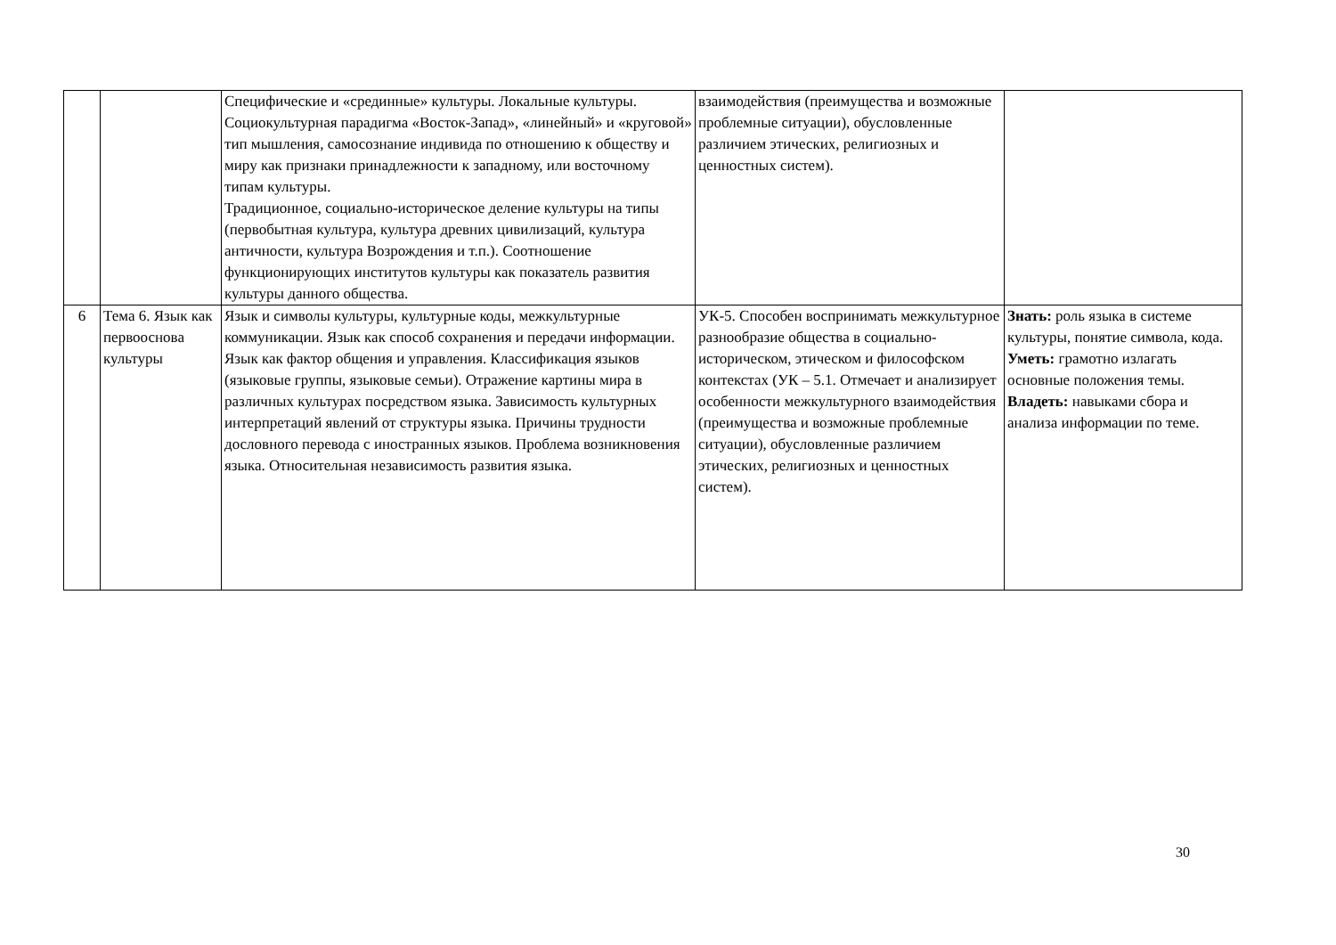| | | Специфические и «срединные» культуры. Локальные культуры. Социокультурная парадигма «Восток-Запад», «линейный» и «круговой» тип мышления, самосознание индивида по отношению к обществу и миру как признаки принадлежности к западному, или восточному типам культуры. Традиционное, социально-историческое деление культуры на типы (первобытная культура, культура древних цивилизаций, культура античности, культура Возрождения и т.п.). Соотношение функционирующих институтов культуры как показатель развития культуры данного общества. | взаимодействия (преимущества и возможные проблемные ситуации), обусловленные различием этических, религиозных и ценностных систем). | |
| 6 | Тема 6. Язык как первооснова культуры | Язык и символы культуры, культурные коды, межкультурные коммуникации. Язык как способ сохранения и передачи информации. Язык как фактор общения и управления. Классификация языков (языковые группы, языковые семьи). Отражение картины мира в различных культурах посредством языка. Зависимость культурных интерпретаций явлений от структуры языка. Причины трудности дословного перевода с иностранных языков. Проблема возникновения языка. Относительная независимость развития языка. | УК-5. Способен воспринимать межкультурное разнообразие общества в социально-историческом, этическом и философском контекстах (УК – 5.1. Отмечает и анализирует особенности межкультурного взаимодействия (преимущества и возможные проблемные ситуации), обусловленные различием этических, религиозных и ценностных систем). | Знать: роль языка в системе культуры, понятие символа, кода. Уметь: грамотно излагать основные положения темы. Владеть: навыками сбора и анализа информации по теме. |
30